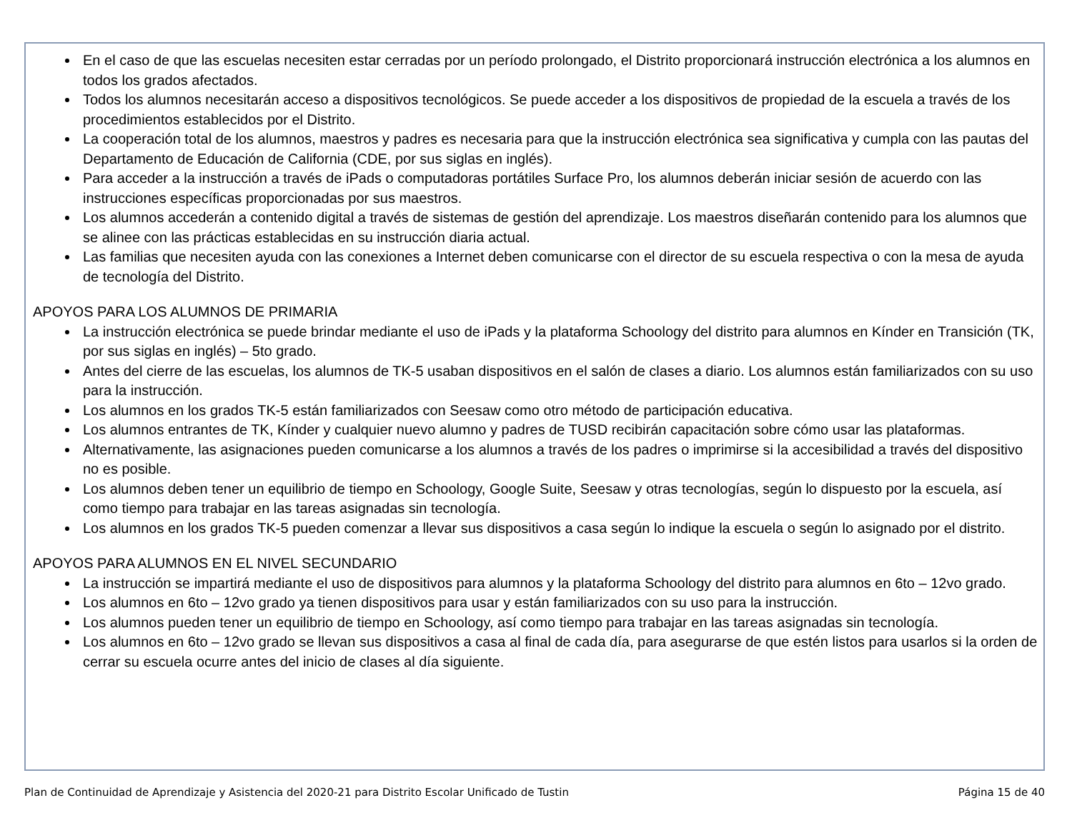En el caso de que las escuelas necesiten estar cerradas por un período prolongado, el Distrito proporcionará instrucción electrónica a los alumnos en todos los grados afectados.
Todos los alumnos necesitarán acceso a dispositivos tecnológicos. Se puede acceder a los dispositivos de propiedad de la escuela a través de los procedimientos establecidos por el Distrito.
La cooperación total de los alumnos, maestros y padres es necesaria para que la instrucción electrónica sea significativa y cumpla con las pautas del Departamento de Educación de California (CDE, por sus siglas en inglés).
Para acceder a la instrucción a través de iPads o computadoras portátiles Surface Pro, los alumnos deberán iniciar sesión de acuerdo con las instrucciones específicas proporcionadas por sus maestros.
Los alumnos accederán a contenido digital a través de sistemas de gestión del aprendizaje. Los maestros diseñarán contenido para los alumnos que se alinee con las prácticas establecidas en su instrucción diaria actual.
Las familias que necesiten ayuda con las conexiones a Internet deben comunicarse con el director de su escuela respectiva o con la mesa de ayuda de tecnología del Distrito.
APOYOS PARA LOS ALUMNOS DE PRIMARIA
La instrucción electrónica se puede brindar mediante el uso de iPads y la plataforma Schoology del distrito para alumnos en Kínder en Transición (TK, por sus siglas en inglés) – 5to grado.
Antes del cierre de las escuelas, los alumnos de TK-5 usaban dispositivos en el salón de clases a diario. Los alumnos están familiarizados con su uso para la instrucción.
Los alumnos en los grados TK-5 están familiarizados con Seesaw como otro método de participación educativa.
Los alumnos entrantes de TK, Kínder y cualquier nuevo alumno y padres de TUSD recibirán capacitación sobre cómo usar las plataformas.
Alternativamente, las asignaciones pueden comunicarse a los alumnos a través de los padres o imprimirse si la accesibilidad a través del dispositivo no es posible.
Los alumnos deben tener un equilibrio de tiempo en Schoology, Google Suite, Seesaw y otras tecnologías, según lo dispuesto por la escuela, así como tiempo para trabajar en las tareas asignadas sin tecnología.
Los alumnos en los grados TK-5 pueden comenzar a llevar sus dispositivos a casa según lo indique la escuela o según lo asignado por el distrito.
APOYOS PARA ALUMNOS EN EL NIVEL SECUNDARIO
La instrucción se impartirá mediante el uso de dispositivos para alumnos y la plataforma Schoology del distrito para alumnos en 6to – 12vo grado.
Los alumnos en 6to – 12vo grado ya tienen dispositivos para usar y están familiarizados con su uso para la instrucción.
Los alumnos pueden tener un equilibrio de tiempo en Schoology, así como tiempo para trabajar en las tareas asignadas sin tecnología.
Los alumnos en 6to – 12vo grado se llevan sus dispositivos a casa al final de cada día, para asegurarse de que estén listos para usarlos si la orden de cerrar su escuela ocurre antes del inicio de clases al día siguiente.
Plan de Continuidad de Aprendizaje y Asistencia del 2020-21 para Distrito Escolar Unificado de Tustin Página 15 de 40